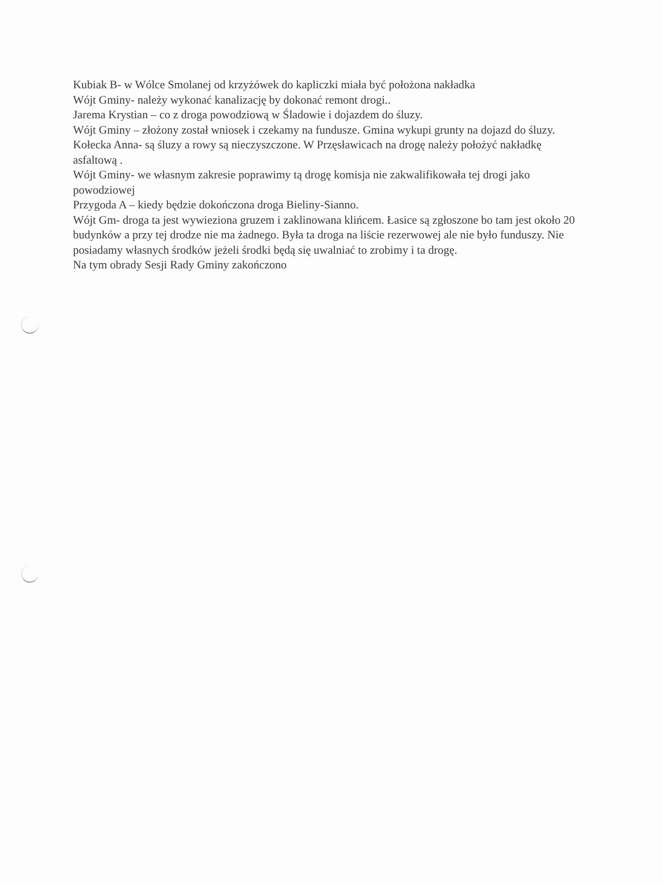Kubiak B- w Wólce Smolanej od krzyżówek do kapliczki miała być położona nakładka
Wójt Gminy- należy wykonać kanalizację by dokonać remont drogi..
Jarema Krystian – co z droga powodziową w Śladowie i dojazdem do śluzy.
Wójt Gminy – złożony został wniosek i czekamy na fundusze. Gmina wykupi grunty na dojazd do śluzy.
Kołecka Anna- są śluzy a rowy są nieczyszczone. W Przęsławicach na drogę należy położyć nakładkę asfaltową .
Wójt Gminy- we własnym zakresie poprawimy tą drogę komisja nie zakwalifikowała tej drogi jako powodziowej
Przygoda A – kiedy będzie dokończona droga Bieliny-Sianno.
Wójt Gm- droga ta jest wywieziona gruzem i zaklinowana klińcem. Łasice są zgłoszone bo tam jest około 20 budynków a przy tej drodze nie ma żadnego. Była ta droga na liście rezerwowej ale nie było funduszy. Nie posiadamy własnych środków jeżeli środki będą się uwalniać to zrobimy i ta drogę.
Na tym obrady Sesji Rady Gminy zakończono